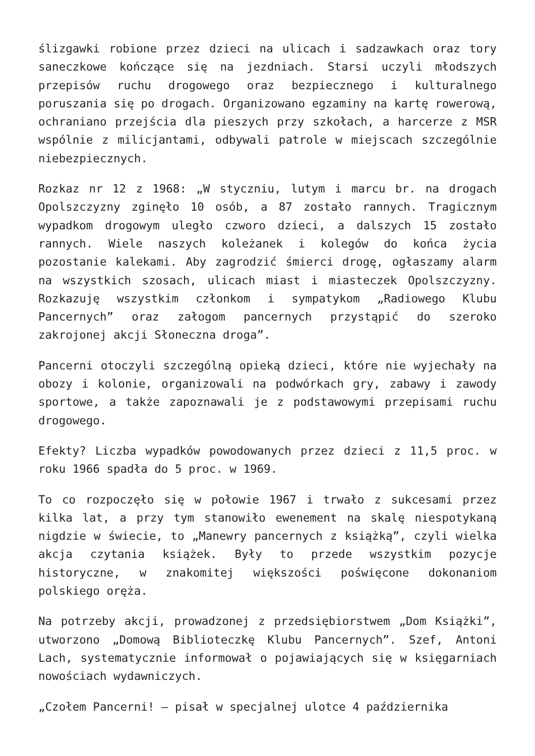ślizgawki robione przez dzieci na ulicach i sadzawkach oraz tory saneczkowe kończące się na jezdniach. Starsi uczyli młodszych przepisów ruchu drogowego oraz bezpiecznego i kulturalnego poruszania się po drogach. Organizowano egzaminy na kartę rowerową, ochraniano przejścia dla pieszych przy szkołach, a harcerze z MSR wspólnie z milicjantami, odbywali patrole w miejscach szczególnie niebezpiecznych.
Rozkaz nr 12 z 1968: „W styczniu, lutym i marcu br. na drogach Opolszczyzny zginęło 10 osób, a 87 zostało rannych. Tragicznym wypadkom drogowym uległo czworo dzieci, a dalszych 15 zostało rannych. Wiele naszych koleżanek i kolegów do końca życia pozostanie kalekami. Aby zagrodzić śmierci drogę, ogłaszamy alarm na wszystkich szosach, ulicach miast i miasteczek Opolszczyzny. Rozkazuję wszystkim członkom i sympatykom „Radiowego Klubu Pancernych” oraz załogom pancernych przystąpić do szeroko zakrojonej akcji Słoneczna droga”.
Pancerni otoczyli szczególną opieką dzieci, które nie wyjechały na obozy i kolonie, organizowali na podwórkach gry, zabawy i zawody sportowe, a także zapoznawali je z podstawowymi przepisami ruchu drogowego.
Efekty? Liczba wypadków powodowanych przez dzieci z 11,5 proc. w roku 1966 spadła do 5 proc. w 1969.
To co rozpoczęło się w połowie 1967 i trwało z sukcesami przez kilka lat, a przy tym stanowiło ewenement na skalę niespotykaną nigdzie w świecie, to „Manewry pancernych z książką”, czyli wielka akcja czytania książek. Były to przede wszystkim pozycje historyczne, w znakomitej większości poświęcone dokonaniom polskiego oręża.
Na potrzeby akcji, prowadzonej z przedsiębiorstwem „Dom Książki”, utworzono „Domową Biblioteczkę Klubu Pancernych”. Szef, Antoni Lach, systematycznie informował o pojawiających się w księgarniach nowościach wydawniczych.
„Czołem Pancerni! – pisał w specjalnej ulotce 4 października